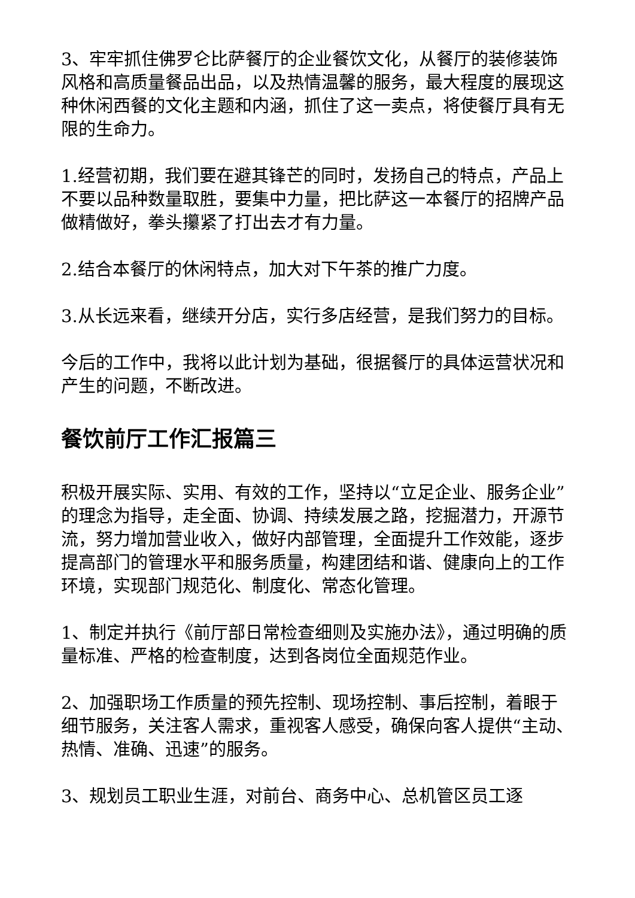3、牢牢抓住佛罗仑比萨餐厅的企业餐饮文化，从餐厅的装修装饰风格和高质量餐品出品，以及热情温馨的服务，最大程度的展现这种休闲西餐的文化主题和内涵，抓住了这一卖点，将使餐厅具有无限的生命力。
1.经营初期，我们要在避其锋芒的同时，发扬自己的特点，产品上不要以品种数量取胜，要集中力量，把比萨这一本餐厅的招牌产品做精做好，拳头攥紧了打出去才有力量。
2.结合本餐厅的休闲特点，加大对下午茶的推广力度。
3.从长远来看，继续开分店，实行多店经营，是我们努力的目标。
今后的工作中，我将以此计划为基础，很据餐厅的具体运营状况和产生的问题，不断改进。
餐饮前厅工作汇报篇三
积极开展实际、实用、有效的工作，坚持以“立足企业、服务企业” 的理念为指导，走全面、协调、持续发展之路，挖掘潜力，开源节流，努力增加营业收入，做好内部管理，全面提升工作效能，逐步提高部门的管理水平和服务质量，构建团结和谐、健康向上的工作环境，实现部门规范化、制度化、常态化管理。
1、制定并执行《前厅部日常检查细则及实施办法》，通过明确的质量标准、严格的检查制度，达到各岗位全面规范作业。
2、加强职场工作质量的预先控制、现场控制、事后控制，着眼于细节服务，关注客人需求，重视客人感受，确保向客人提供“主动、热情、准确、迅速”的服务。
3、规划员工职业生涯，对前台、商务中心、总机管区员工逐